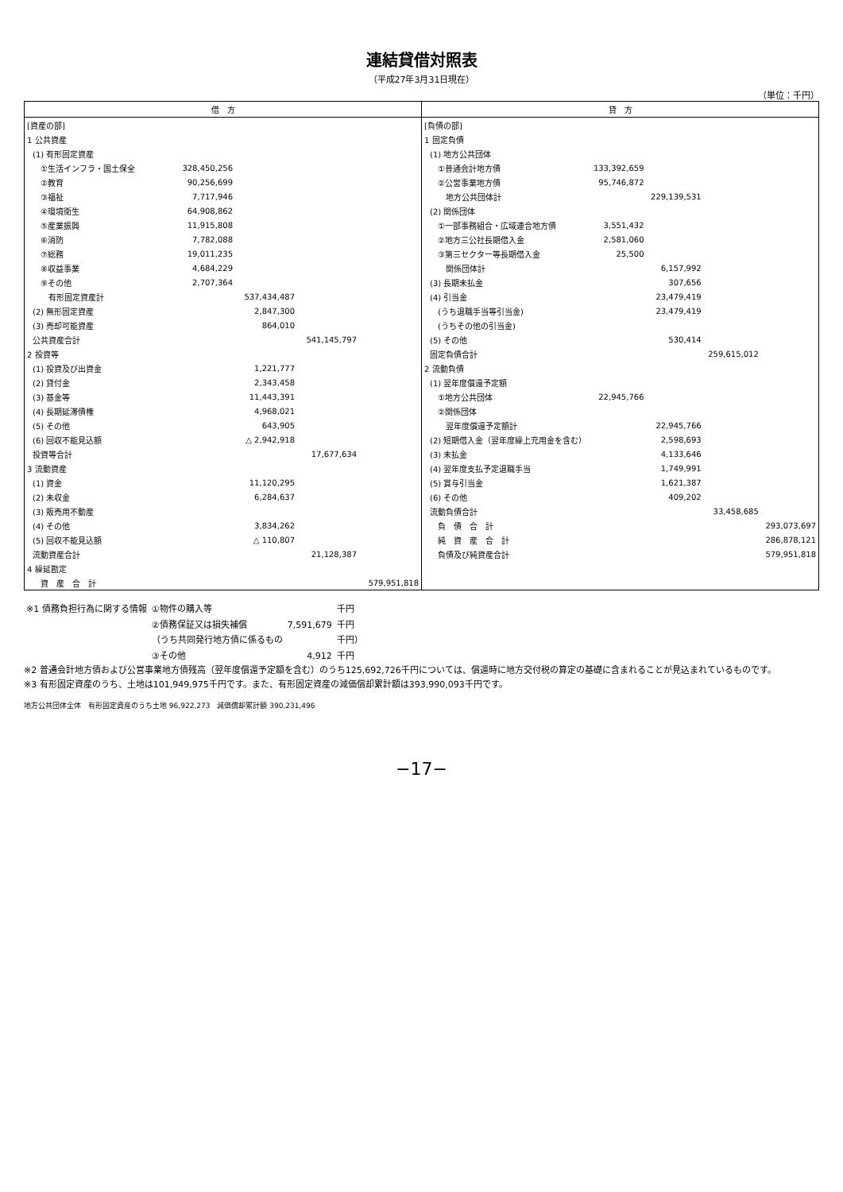連結貸借対照表
（平成27年3月31日現在）
（単位：千円）
| 借 方 | | | | |
| --- | --- | --- | --- | --- |
| [資産の部] | | | | |
| 1 公共資産 | | | | |
| (1) 有形固定資産 | | | | |
| ①生活インフラ・国土保全 | 328,450,256 | | | |
| ②教育 | 90,256,699 | | | |
| ③福祉 | 7,717,946 | | | |
| ④環境衛生 | 64,908,862 | | | |
| ⑤産業振興 | 11,915,808 | | | |
| ⑥消防 | 7,782,088 | | | |
| ⑦総務 | 19,011,235 | | | |
| ⑧収益事業 | 4,684,229 | | | |
| ⑨その他 | 2,707,364 | | | |
| 有形固定資産計 | | 537,434,487 | | |
| (2) 無形固定資産 | | 2,847,300 | | |
| (3) 売却可能資産 | | 864,010 | | |
| 公共資産合計 | | | 541,145,797 | |
| 2 投資等 | | | | |
| (1) 投資及び出資金 | | 1,221,777 | | |
| (2) 貸付金 | | 2,343,458 | | |
| (3) 基金等 | | 11,443,391 | | |
| (4) 長期延滞債権 | | 4,968,021 | | |
| (5) その他 | | 643,905 | | |
| (6) 回収不能見込額 | | △ 2,942,918 | | |
| 投資等合計 | | | 17,677,634 | |
| 3 流動資産 | | | | |
| (1) 資金 | | 11,120,295 | | |
| (2) 未収金 | | 6,284,637 | | |
| (3) 販売用不動産 | | | | |
| (4) その他 | | 3,834,262 | | |
| (5) 回収不能見込額 | | △ 110,807 | | |
| 流動資産合計 | | | 21,128,387 | |
| 4 繰延勘定 | | | | |
| 資 産 合 計 | | | | 579,951,818 |
| 貸 方 | | | | |
| --- | --- | --- | --- | --- |
| [負債の部] | | | | |
| 1 固定負債 | | | | |
| (1) 地方公共団体 | | | | |
| ①普通会計地方債 | 133,392,659 | | | |
| ②公営事業地方債 | 95,746,872 | | | |
| 地方公共団体計 | | 229,139,531 | | |
| (2) 関係団体 | | | | |
| ①一部事務組合・広域連合地方債 | 3,551,432 | | | |
| ②地方三公社長期借入金 | 2,581,060 | | | |
| ③第三セクター等長期借入金 | 25,500 | | | |
| 関係団体計 | | 6,157,992 | | |
| (3) 長期未払金 | | 307,656 | | |
| (4) 引当金 | | 23,479,419 | | |
| (うち退職手当等引当金) | | 23,479,419 | | |
| (うちその他の引当金) | | | | |
| (5) その他 | | 530,414 | | |
| 固定負債合計 | | | 259,615,012 | |
| 2 流動負債 | | | | |
| (1) 翌年度償還予定額 | | | | |
| ①地方公共団体 | 22,945,766 | | | |
| ②関係団体 | | | | |
| 翌年度償還予定額計 | | 22,945,766 | | |
| (2) 短期借入金（翌年度繰上充用金を含む） | | 2,598,693 | | |
| (3) 未払金 | | 4,133,646 | | |
| (4) 翌年度支払予定退職手当 | | 1,749,991 | | |
| (5) 賞与引当金 | | 1,621,387 | | |
| (6) その他 | | 409,202 | | |
| 流動負債合計 | | | 33,458,685 | |
| 負 債 合 計 | | | | 293,073,697 |
| 純 資 産 合 計 | | | | 286,878,121 |
| 負債及び純資産合計 | | | | 579,951,818 |
| ※1 債務負担行為に関する情報 | ①物件の購入等 | | 千円 |
| | ②債務保証又は損失補償 | 7,591,679 | 千円 |
| | （うち共同発行地方債に係るもの | | 千円） |
| | ③その他 | 4,912 | 千円 |
※2 普通会計地方債および公営事業地方債残高（翌年度償還予定額を含む）のうち125,692,726千円については、償還時に地方交付税の算定の基礎に含まれることが見込まれているものです。
※3 有形固定資産のうち、土地は101,949,975千円です。また、有形固定資産の減価償却累計額は393,990,093千円です。
地方公共団体全体　有形固定資産のうち土地 96,922,273　減価償却累計額 390,231,496
−17−